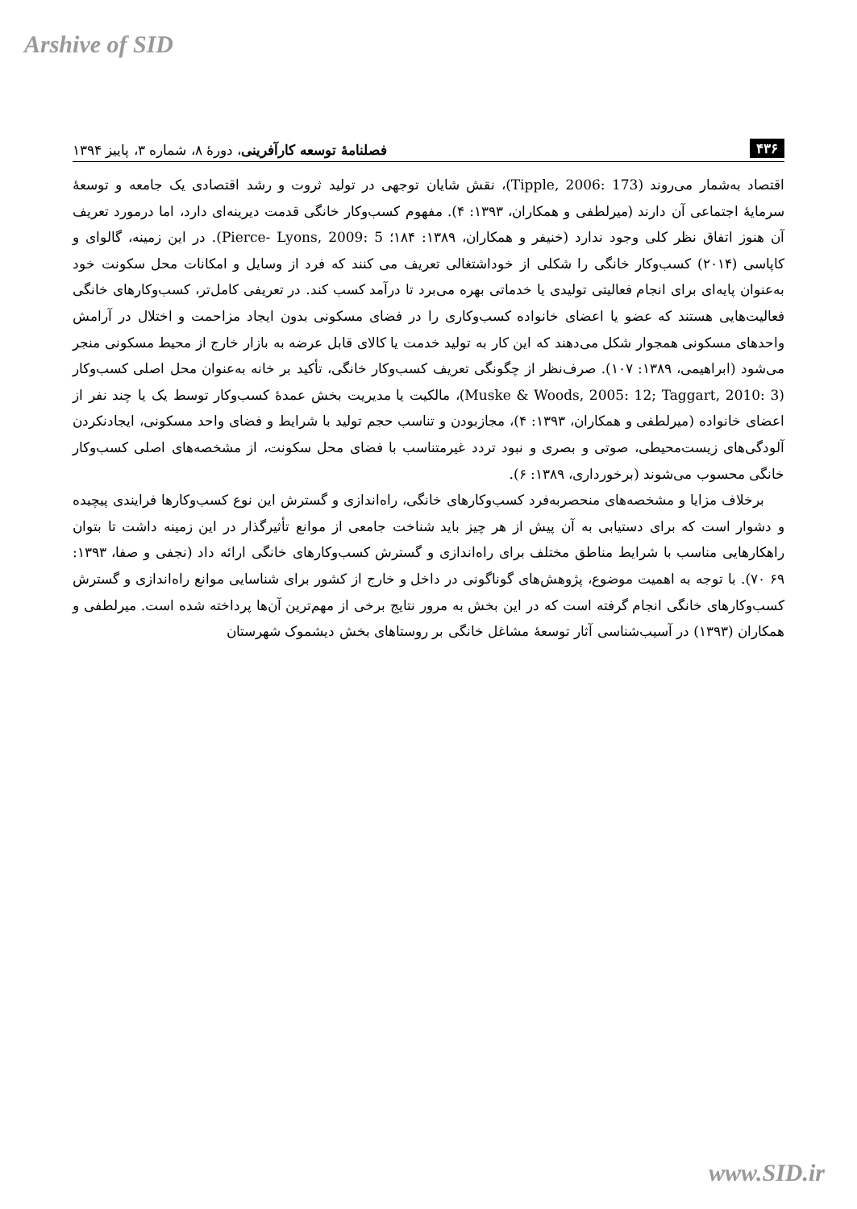Arshive of SID
۴۳۶ فصلنامهٔ توسعه کارآفرینی، دورهٔ ۸، شماره ۳، پاییز ۱۳۹۴
اقتصاد به‌شمار می‌روند (Tipple, 2006: 173)، نقش شایان توجهی در تولید ثروت و رشد اقتصادی یک جامعه و توسعهٔ سرمایهٔ اجتماعی آن دارند (میرلطفی و همکاران، ۱۳۹۳: ۴). مفهوم کسب‌وکار خانگی قدمت دیرینه‌ای دارد، اما درمورد تعریف آن هنوز اتفاق نظر کلی وجود ندارد (خنیفر و همکاران، ۱۳۸۹: ۱۸۴؛ Pierce- Lyons, 2009: 5). در این زمینه، گالوای و کاپاسی (۲۰۱۴) کسب‌وکار خانگی را شکلی از خوداشتغالی تعریف می کنند که فرد از وسایل و امکانات محل سکونت خود به‌عنوان پایه‌ای برای انجام فعالیتی تولیدی یا خدماتی بهره می‌برد تا درآمد کسب کند. در تعریفی کامل‌تر، کسب‌وکارهای خانگی فعالیت‌هایی هستند که عضو یا اعضای خانواده کسب‌وکاری را در فضای مسکونی بدون ایجاد مزاحمت و اختلال در آرامش واحدهای مسکونی همجوار شکل می‌دهند که این کار به تولید خدمت یا کالای قابل عرضه به بازار خارج از محیط مسکونی منجر می‌شود (ابراهیمی، ۱۳۸۹: ۱۰۷). صرف‌نظر از چگونگی تعریف کسب‌وکار خانگی، تأکید بر خانه به‌عنوان محل اصلی کسب‌وکار (Muske & Woods, 2005: 12; Taggart, 2010: 3)، مالکیت یا مدیریت بخش عمدهٔ کسب‌وکار توسط یک یا چند نفر از اعضای خانواده (میرلطفی و همکاران، ۱۳۹۳: ۴)، مجازبودن و تناسب حجم تولید با شرایط و فضای واحد مسکونی، ایجادنکردن آلودگی‌های زیست‌محیطی، صوتی و بصری و نبود تردد غیرمتناسب با فضای محل سکونت، از مشخصه‌های اصلی کسب‌وکار خانگی محسوب می‌شوند (برخورداری، ۱۳۸۹: ۶).
برخلاف مزایا و مشخصه‌های منحصربه‌فرد کسب‌وکارهای خانگی، راه‌اندازی و گسترش این نوع کسب‌وکارها فرایندی پیچیده و دشوار است که برای دستیابی به آن پیش از هر چیز باید شناخت جامعی از موانع تأثیرگذار در این زمینه داشت تا بتوان راهکارهایی مناسب با شرایط مناطق مختلف برای راه‌اندازی و گسترش کسب‌وکارهای خانگی ارائه داد (نجفی و صفا، ۱۳۹۳: ۶۹ ۷۰). با توجه به اهمیت موضوع، پژوهش‌های گوناگونی در داخل و خارج از کشور برای شناسایی موانع راه‌اندازی و گسترش کسب‌وکارهای خانگی انجام گرفته است که در این بخش به مرور نتایج برخی از مهم‌ترین آن‌ها پرداخته شده است. میرلطفی و همکاران (۱۳۹۳) در آسیب‌شناسی آثار توسعهٔ مشاغل خانگی بر روستاهای بخش دیشموک شهرستان
www.SID.ir